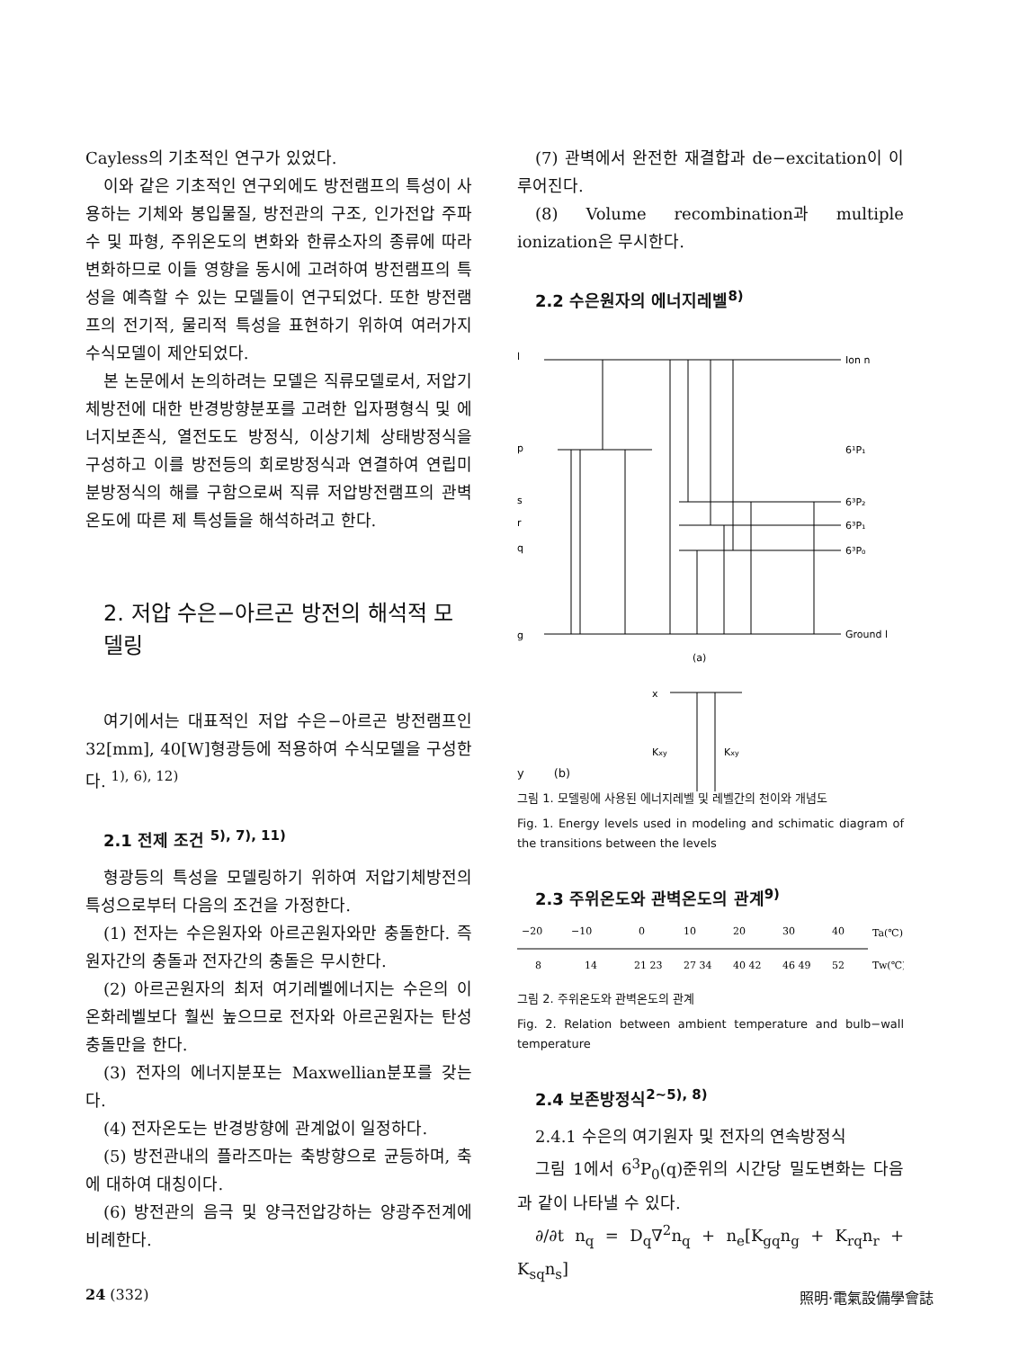Cayless의 기초적인 연구가 있었다.
이와 같은 기초적인 연구외에도 방전램프의 특성이 사용하는 기체와 봉입물질, 방전관의 구조, 인가전압 주파수 및 파형, 주위온도의 변화와 한류소자의 종류에 따라 변화하므로 이들 영향을 동시에 고려하여 방전램프의 특성을 예측할 수 있는 모델들이 연구되었다. 또한 방전램프의 전기적, 물리적 특성을 표현하기 위하여 여러가지 수식모델이 제안되었다.
본 논문에서 논의하려는 모델은 직류모델로서, 저압기체방전에 대한 반경방향분포를 고려한 입자평형식 및 에너지보존식, 열전도도 방정식, 이상기체 상태방정식을 구성하고 이를 방전등의 회로방정식과 연결하여 연립미분방정식의 해를 구함으로써 직류 저압방전램프의 관벽온도에 따른 제 특성들을 해석하려고 한다.
2. 저압 수은−아르곤 방전의 해석적 모델링
여기에서는 대표적인 저압 수은−아르곤 방전램프인 32[mm], 40[W]형광등에 적용하여 수식모델을 구성한다. <sup>1), 6), 12)</sup>
2.1 전제 조건 <sup>5), 7), 11)</sup>
형광등의 특성을 모델링하기 위하여 저압기체방전의 특성으로부터 다음의 조건을 가정한다.
(1) 전자는 수은원자와 아르곤원자와만 충돌한다. 즉 원자간의 충돌과 전자간의 충돌은 무시한다.
(2) 아르곤원자의 최저 여기레벨에너지는 수은의 이온화레벨보다 훨씬 높으므로 전자와 아르곤원자는 탄성충돌만을 한다.
(3) 전자의 에너지분포는 Maxwellian분포를 갖는다.
(4) 전자온도는 반경방향에 관계없이 일정하다.
(5) 방전관내의 플라즈마는 축방향으로 균등하며, 축에 대하여 대칭이다.
(6) 방전관의 음극 및 양극전압강하는 양광주전계에 비례한다.
(7) 관벽에서 완전한 재결합과 de−excitation이 이루어진다.
(8) Volume recombination과 multiple ionization은 무시한다.
2.2 수은원자의 에너지레벨<sup>8)</sup>
l
Ion n
p
6¹P₁
s
6³P₂
r
6³P₁
q
6³P₀
g
Ground l
(a)
x
Kxy
Kxy
y (b)
그림 1. 모델링에 사용된 에너지레벨 및 레벨간의 천이와 개념도
Fig. 1. Energy levels used in modeling and schimatic diagram of the transitions between the levels
2.3 주위온도와 관벽온도의 관계<sup>9)</sup>
−20
−10
0
10
20
30
40
Ta(℃)
8
14
21 23
27 34
40 42
46 49
52
Tw(℃)
그림 2. 주위온도와 관벽온도의 관계
Fig. 2. Relation between ambient temperature and bulb−wall temperature
2.4 보존방정식<sup>2~5), 8)</sup>
2.4.1 수은의 여기원자 및 전자의 연속방정식
그림 1에서 6<sup>3</sup>P<sub>0</sub>(q)준위의 시간당 밀도변화는 다음과 같이 나타낼 수 있다.
∂/∂t n<sub>q</sub> = D<sub>q</sub>∇<sup>2</sup>n<sub>q</sub> + n<sub>e</sub>[K<sub>gq</sub>n<sub>g</sub> + K<sub>rq</sub>n<sub>r</sub> + K<sub>sq</sub>n<sub>s</sub>]
24 (332) 照明·電氣設備學會誌